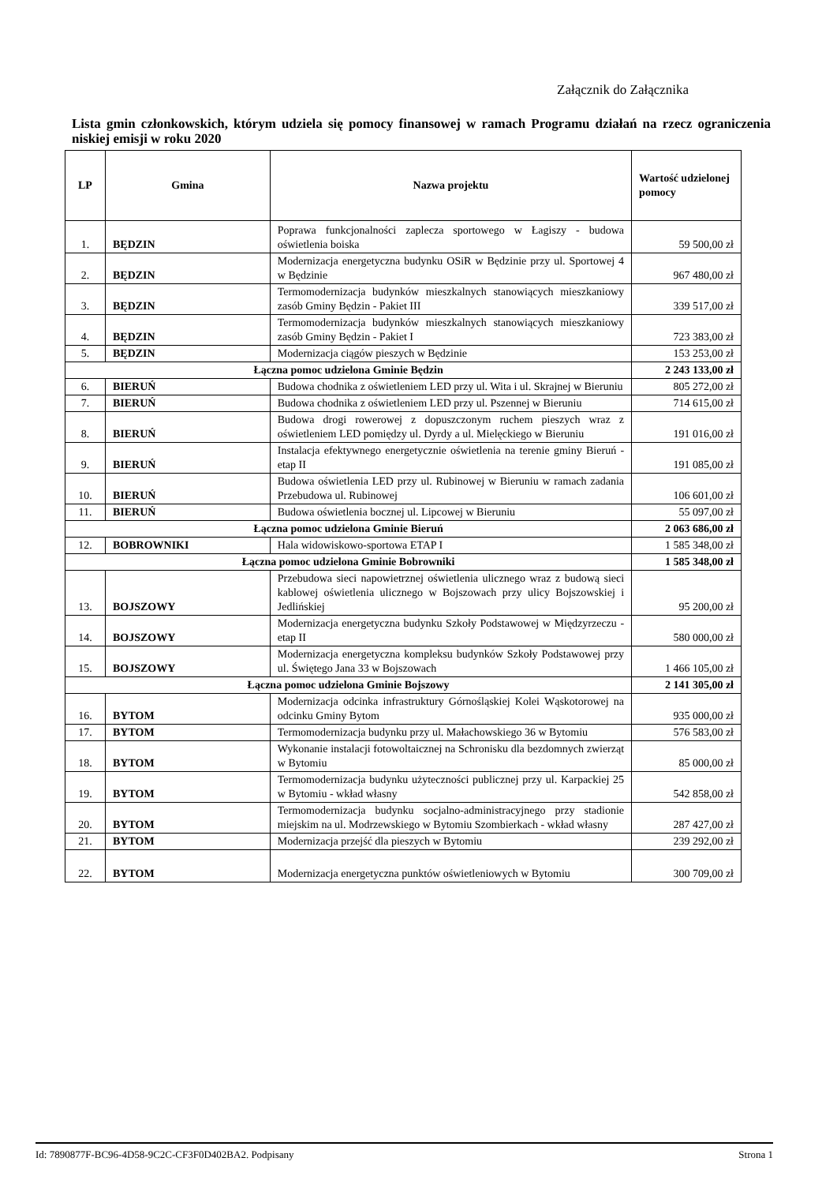Załącznik do Załącznika
Lista gmin członkowskich, którym udziela się pomocy finansowej w ramach Programu działań na rzecz ograniczenia niskiej emisji w roku 2020
| LP | Gmina | Nazwa projektu | Wartość udzielonej pomocy |
| --- | --- | --- | --- |
| 1. | BĘDZIN | Poprawa funkcjonalności zaplecza sportowego w Łagiszy - budowa oświetlenia boiska | 59 500,00 zł |
| 2. | BĘDZIN | Modernizacja energetyczna budynku OSiR w Będzinie przy ul. Sportowej 4 w Będzinie | 967 480,00 zł |
| 3. | BĘDZIN | Termomodernizacja budynków mieszkalnych stanowiących mieszkaniowy zasób Gminy Będzin - Pakiet III | 339 517,00 zł |
| 4. | BĘDZIN | Termomodernizacja budynków mieszkalnych stanowiących mieszkaniowy zasób Gminy Będzin - Pakiet I | 723 383,00 zł |
| 5. | BĘDZIN | Modernizacja ciągów pieszych w Będzinie | 153 253,00 zł |
| Łączna pomoc udzielona Gminie Będzin | | | 2 243 133,00 zł |
| 6. | BIERUŃ | Budowa chodnika z oświetleniem LED przy ul. Wita i ul. Skrajnej w Bieruniu | 805 272,00 zł |
| 7. | BIERUŃ | Budowa chodnika z oświetleniem LED przy ul. Pszennej w Bieruniu | 714 615,00 zł |
| 8. | BIERUŃ | Budowa drogi rowerowej z dopuszczonym ruchem pieszych wraz z oświetleniem LED pomiędzy ul. Dyrdy a ul. Mielęckiego w Bieruniu | 191 016,00 zł |
| 9. | BIERUŃ | Instalacja efektywnego energetycznie oświetlenia na terenie gminy Bieruń - etap II | 191 085,00 zł |
| 10. | BIERUŃ | Budowa oświetlenia LED przy ul. Rubinowej w Bieruniu w ramach zadania Przebudowa ul. Rubinowej | 106 601,00 zł |
| 11. | BIERUŃ | Budowa oświetlenia bocznej ul. Lipcowej w Bieruniu | 55 097,00 zł |
| Łączna pomoc udzielona Gminie Bieruń | | | 2 063 686,00 zł |
| 12. | BOBROWNIKI | Hala widowiskowo-sportowa ETAP I | 1 585 348,00 zł |
| Łączna pomoc udzielona Gminie Bobrowniki | | | 1 585 348,00 zł |
| 13. | BOJSZOWY | Przebudowa sieci napowietrznej oświetlenia ulicznego wraz z budową sieci kablowej oświetlenia ulicznego w Bojszowach przy ulicy Bojszowskiej i Jedlińskiej | 95 200,00 zł |
| 14. | BOJSZOWY | Modernizacja energetyczna budynku Szkoły Podstawowej w Międzyrzeczu - etap II | 580 000,00 zł |
| 15. | BOJSZOWY | Modernizacja energetyczna kompleksu budynków Szkoły Podstawowej przy ul. Świętego Jana 33 w Bojszowach | 1 466 105,00 zł |
| Łączna pomoc udzielona Gminie Bojszowy | | | 2 141 305,00 zł |
| 16. | BYTOM | Modernizacja odcinka infrastruktury Górnośląskiej Kolei Wąskotorowej na odcinku Gminy Bytom | 935 000,00 zł |
| 17. | BYTOM | Termomodernizacja budynku przy ul. Małachowskiego 36 w Bytomiu | 576 583,00 zł |
| 18. | BYTOM | Wykonanie instalacji fotowoltaicznej na Schronisku dla bezdomnych zwierząt w Bytomiu | 85 000,00 zł |
| 19. | BYTOM | Termomodernizacja budynku użyteczności publicznej przy ul. Karpackiej 25 w Bytomiu - wkład własny | 542 858,00 zł |
| 20. | BYTOM | Termomodernizacja budynku socjalno-administracyjnego przy stadionie miejskim na ul. Modrzewskiego w Bytomiu Szombierkach - wkład własny | 287 427,00 zł |
| 21. | BYTOM | Modernizacja przejść dla pieszych w Bytomiu | 239 292,00 zł |
| 22. | BYTOM | Modernizacja energetyczna punktów oświetleniowych w Bytomiu | 300 709,00 zł |
Id: 7890877F-BC96-4D58-9C2C-CF3F0D402BA2. Podpisany Strona 1